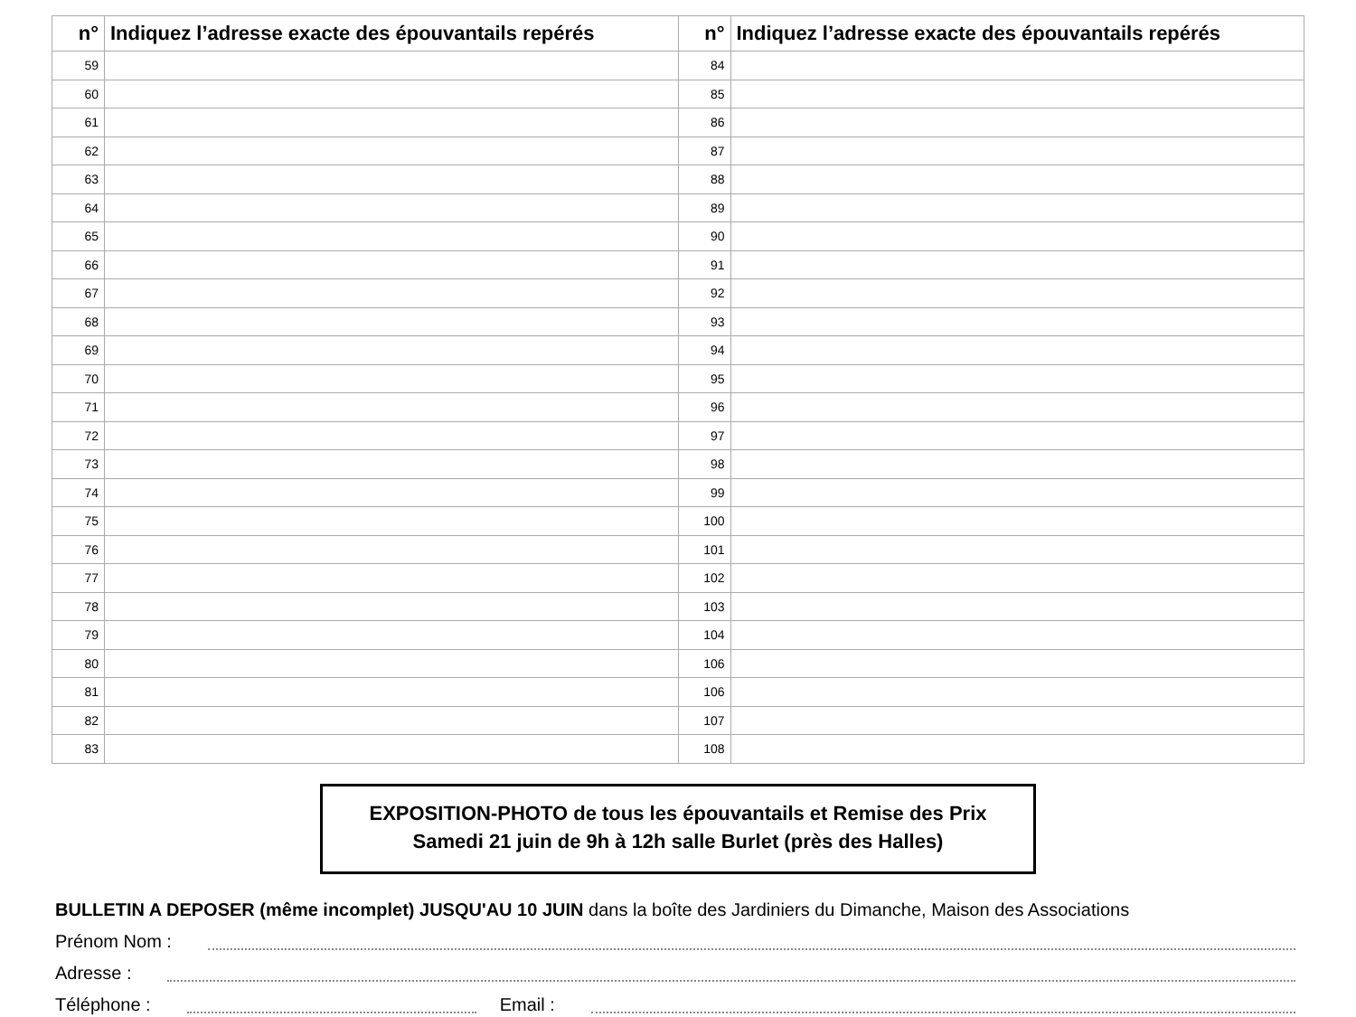| n° | Indiquez l’adresse exacte des épouvantails repérés | n° | Indiquez l’adresse exacte des épouvantails repérés |
| --- | --- | --- | --- |
| 59 | | 84 | |
| 60 | | 85 | |
| 61 | | 86 | |
| 62 | | 87 | |
| 63 | | 88 | |
| 64 | | 89 | |
| 65 | | 90 | |
| 66 | | 91 | |
| 67 | | 92 | |
| 68 | | 93 | |
| 69 | | 94 | |
| 70 | | 95 | |
| 71 | | 96 | |
| 72 | | 97 | |
| 73 | | 98 | |
| 74 | | 99 | |
| 75 | | 100 | |
| 76 | | 101 | |
| 77 | | 102 | |
| 78 | | 103 | |
| 79 | | 104 | |
| 80 | | 106 | |
| 81 | | 106 | |
| 82 | | 107 | |
| 83 | | 108 | |
EXPOSITION-PHOTO de tous les épouvantails et Remise des Prix
Samedi 21 juin de 9h à 12h salle Burlet (près des Halles)
BULLETIN A DEPOSER (même incomplet) JUSQU'AU 10 JUIN dans la boîte des Jardiniers du Dimanche, Maison des Associations
Prénom Nom :
Adresse :
Téléphone : Email :